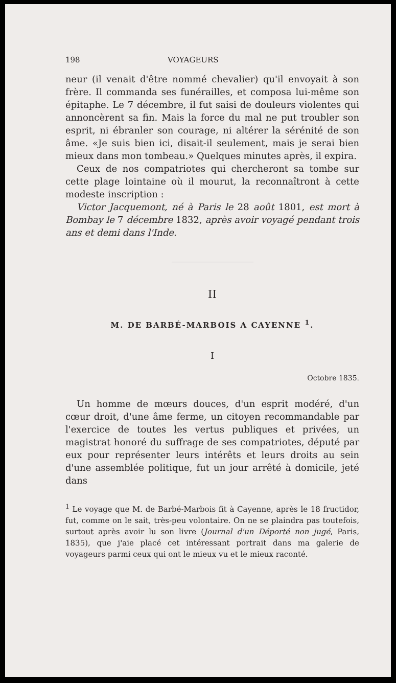198 VOYAGEURS
neur (il venait d'être nommé chevalier) qu'il envoyait à son frère. Il commanda ses funérailles, et composa lui-même son épitaphe. Le 7 décembre, il fut saisi de douleurs violentes qui annoncèrent sa fin. Mais la force du mal ne put troubler son esprit, ni ébranler son courage, ni altérer la sérénité de son âme. «Je suis bien ici, disait-il seulement, mais je serai bien mieux dans mon tombeau.» Quelques minutes après, il expira.
Ceux de nos compatriotes qui chercheront sa tombe sur cette plage lointaine où il mourut, la reconnaîtront à cette modeste inscription :
Victor Jacquemont, né à Paris le 28 août 1801, est mort à Bombay le 7 décembre 1832, après avoir voyagé pendant trois ans et demi dans l'Inde.
II
M. DE BARBÉ-MARBOIS A CAYENNE <sup>1</sup>.
I
Octobre 1835.
Un homme de mœurs douces, d'un esprit modéré, d'un cœur droit, d'une âme ferme, un citoyen recommandable par l'exercice de toutes les vertus publiques et privées, un magistrat honoré du suffrage de ses compatriotes, député par eux pour représenter leurs intérêts et leurs droits au sein d'une assemblée politique, fut un jour arrêté à domicile, jeté dans
<sup>1</sup> Le voyage que M. de Barbé-Marbois fit à Cayenne, après le 18 fructidor, fut, comme on le sait, très-peu volontaire. On ne se plaindra pas toutefois, surtout après avoir lu son livre (Journal d'un Déporté non jugé, Paris, 1835), que j'aie placé cet intéressant portrait dans ma galerie de voyageurs parmi ceux qui ont le mieux vu et le mieux raconté.